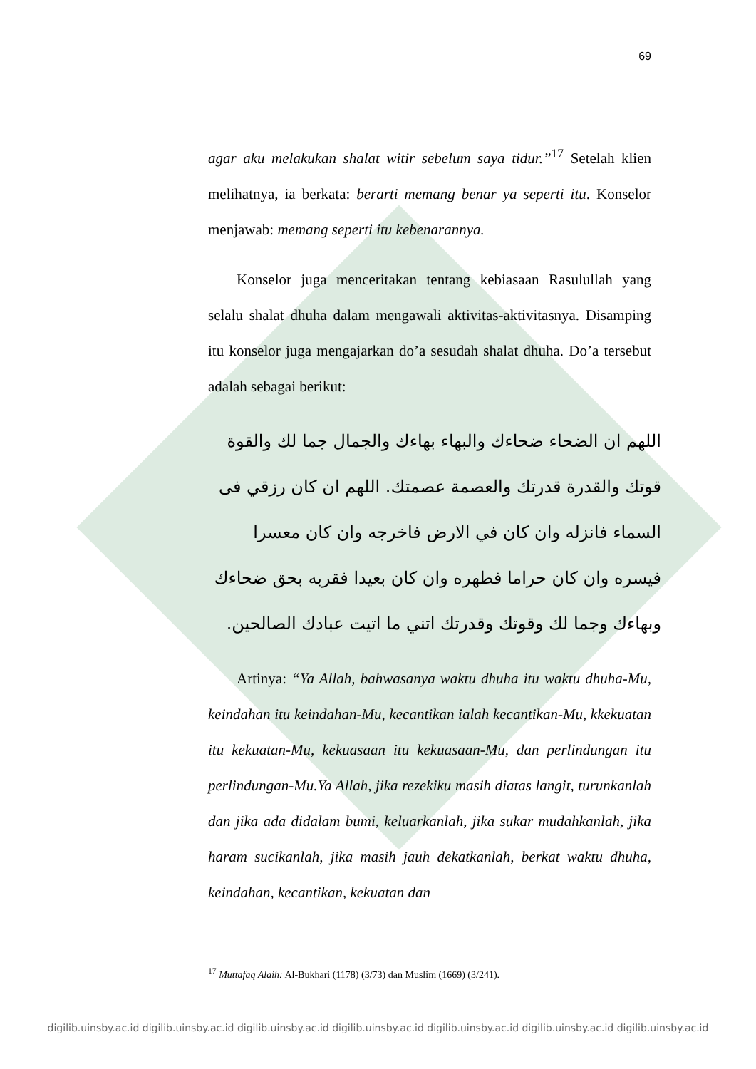69
agar aku melakukan shalat witir sebelum saya tidur.”<sup>17</sup> Setelah klien melihatnya, ia berkata: berarti memang benar ya seperti itu. Konselor menjawab: memang seperti itu kebenarannya.
Konselor juga menceritakan tentang kebiasaan Rasulullah yang selalu shalat dhuha dalam mengawali aktivitas-aktivitasnya. Disamping itu konselor juga mengajarkan do’a sesudah shalat dhuha. Do’a tersebut adalah sebagai berikut:
اللهم ان الضحاء ضحاءك والبهاء بهاءك والجمال جما لك والقوة قوتك والقدرة قدرتك والعصمة عصمتك. اللهم ان كان رزقي فى السماء فانزله وان كان في الارض فاخرجه وان كان معسرا فيسره وان كان حراما فطهره وان كان بعيدا فقربه بحق ضحاءك وبهاءك وجما لك وقوتك وقدرتك اتني ما اتيت عبادك الصالحين.
Artinya: “Ya Allah, bahwasanya waktu dhuha itu waktu dhuha-Mu, keindahan itu keindahan-Mu, kecantikan ialah kecantikan-Mu, kkekuatan itu kekuatan-Mu, kekuasaan itu kekuasaan-Mu, dan perlindungan itu perlindungan-Mu.Ya Allah, jika rezekiku masih diatas langit, turunkanlah dan jika ada didalam bumi, keluarkanlah, jika sukar mudahkanlah, jika haram sucikanlah, jika masih jauh dekatkanlah, berkat waktu dhuha, keindahan, kecantikan, kekuatan dan
<sup>17</sup> Muttafaq Alaih: Al-Bukhari (1178) (3/73) dan Muslim (1669) (3/241).
digilib.uinsby.ac.id digilib.uinsby.ac.id digilib.uinsby.ac.id digilib.uinsby.ac.id digilib.uinsby.ac.id digilib.uinsby.ac.id digilib.uinsby.ac.id